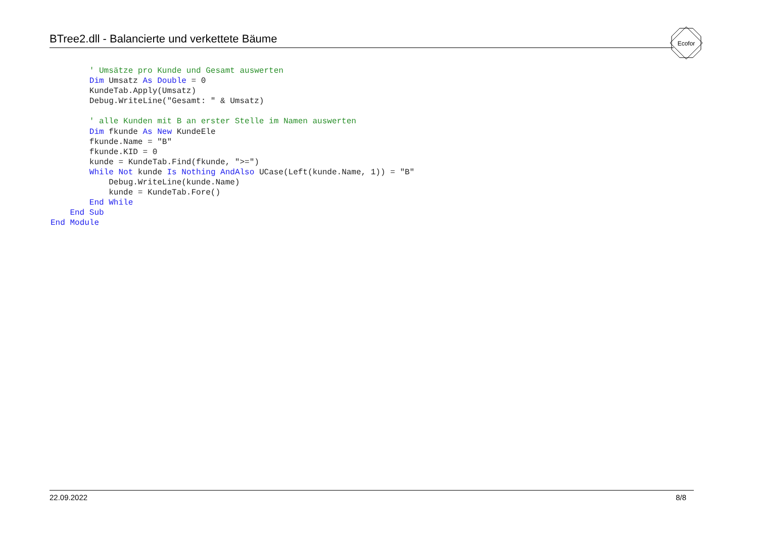BTree2.dll - Balancierte und verkettete Bäume
Ecofor
        ' Umsätze pro Kunde und Gesamt auswerten
        Dim Umsatz As Double = 0
        KundeTab.Apply(Umsatz)
        Debug.WriteLine("Gesamt: " & Umsatz)

        ' alle Kunden mit B an erster Stelle im Namen auswerten
        Dim fkunde As New KundeEle
        fkunde.Name = "B"
        fkunde.KID = 0
        kunde = KundeTab.Find(fkunde, ">=")
        While Not kunde Is Nothing AndAlso UCase(Left(kunde.Name, 1)) = "B"
            Debug.WriteLine(kunde.Name)
            kunde = KundeTab.Fore()
        End While
    End Sub
End Module
22.09.2022 8/8